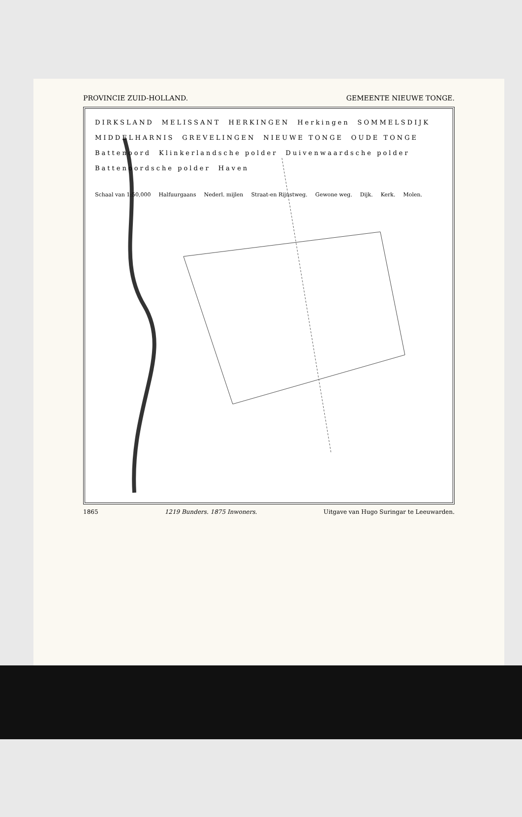PROVINCIE ZUID-HOLLAND. GEMEENTE NIEUWE TONGE.
DIRKSLAND MELISSANT HERKINGEN Herkingen SOMMELSDIJK MIDDELHARNIS GREVELINGEN NIEUWE TONGE OUDE TONGE Battenoord Klinkerlandsche polder Duivenwaardsche polder Battenoordsche polder Haven
Schaal van 1:50,000 Halfuurgaans Nederl. mijlen Straat-en Rijnstweg. Gewone weg. Dijk. Kerk. Molen.
1865 1219 Bunders. 1875 Inwoners. Uitgave van Hugo Suringar te Leeuwarden.